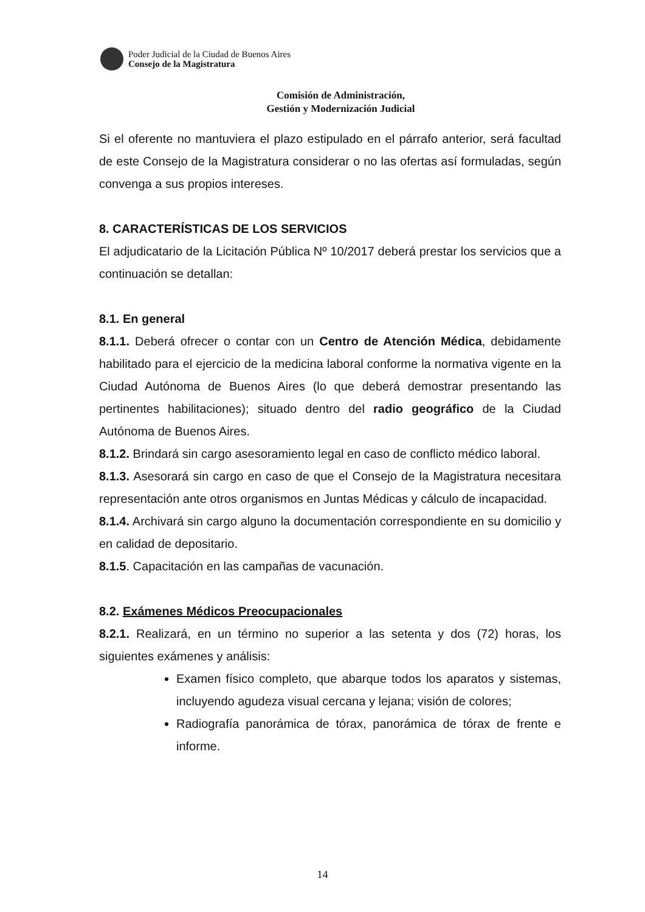Poder Judicial de la Ciudad de Buenos Aires
Consejo de la Magistratura
Comisión de Administración,
Gestión y Modernización Judicial
Si el oferente no mantuviera el plazo estipulado en el párrafo anterior, será facultad de este Consejo de la Magistratura considerar o no las ofertas así formuladas, según convenga a sus propios intereses.
8. CARACTERÍSTICAS DE LOS SERVICIOS
El adjudicatario de la Licitación Pública Nº 10/2017 deberá prestar los servicios que a continuación se detallan:
8.1. En general
8.1.1. Deberá ofrecer o contar con un Centro de Atención Médica, debidamente habilitado para el ejercicio de la medicina laboral conforme la normativa vigente en la Ciudad Autónoma de Buenos Aires (lo que deberá demostrar presentando las pertinentes habilitaciones); situado dentro del radio geográfico de la Ciudad Autónoma de Buenos Aires.
8.1.2. Brindará sin cargo asesoramiento legal en caso de conflicto médico laboral.
8.1.3. Asesorará sin cargo en caso de que el Consejo de la Magistratura necesitara representación ante otros organismos en Juntas Médicas y cálculo de incapacidad.
8.1.4. Archivará sin cargo alguno la documentación correspondiente en su domicilio y en calidad de depositario.
8.1.5. Capacitación en las campañas de vacunación.
8.2. Exámenes Médicos Preocupacionales
8.2.1. Realizará, en un término no superior a las setenta y dos (72) horas, los siguientes exámenes y análisis:
Examen físico completo, que abarque todos los aparatos y sistemas, incluyendo agudeza visual cercana y lejana; visión de colores;
Radiografía panorámica de tórax, panorámica de tórax de frente e informe.
14